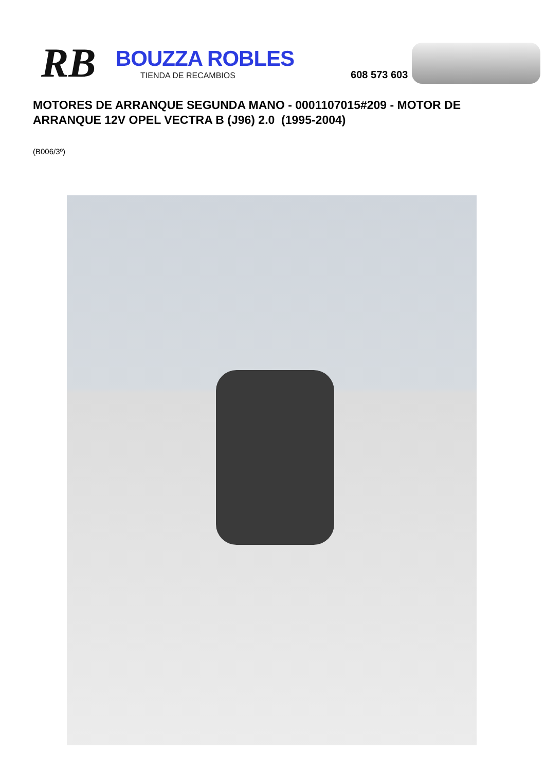RB
BOUZZA ROBLES
TIENDA DE RECAMBIOS
608 573 603
MOTORES DE ARRANQUE SEGUNDA MANO - 0001107015#209 - MOTOR DE ARRANQUE 12V OPEL VECTRA B (J96) 2.0 (1995-2004)
(B006/3º)